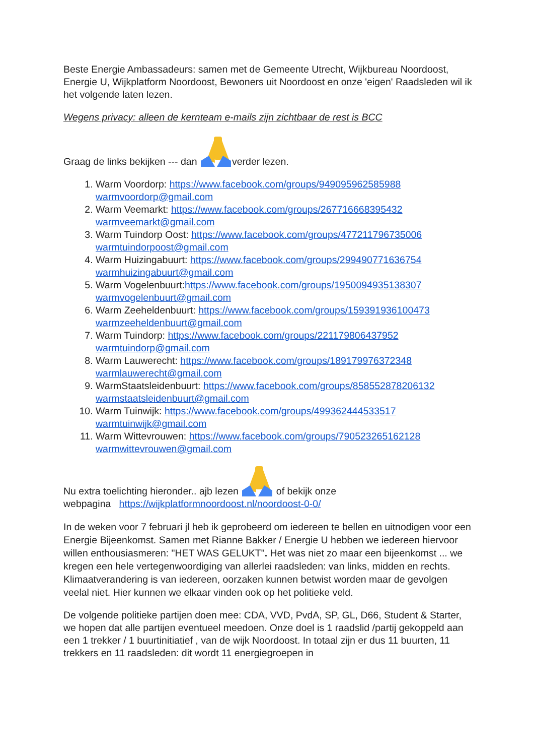Beste Energie Ambassadeurs: samen met de Gemeente Utrecht, Wijkbureau Noordoost, Energie U, Wijkplatform Noordoost, Bewoners uit Noordoost en onze 'eigen' Raadsleden wil ik het volgende laten lezen.
Wegens privacy: alleen de kernteam e-mails zijn zichtbaar de rest is BCC
Graag de links bekijken --- dan verder lezen.
1. Warm Voordorp: https://www.facebook.com/groups/949095962585988
warmvoordorp@gmail.com
2. Warm Veemarkt: https://www.facebook.com/groups/267716668395432
warmveemarkt@gmail.com
3. Warm Tuindorp Oost: https://www.facebook.com/groups/477211796735006
warmtuindorpoost@gmail.com
4. Warm Huizingabuurt: https://www.facebook.com/groups/299490771636754
warmhuizingabuurt@gmail.com
5. Warm Vogelenbuurt:https://www.facebook.com/groups/1950094935138307
warmvogelenbuurt@gmail.com
6. Warm Zeeheldenbuurt: https://www.facebook.com/groups/159391936100473
warmzeeheldenbuurt@gmail.com
7. Warm Tuindorp: https://www.facebook.com/groups/221179806437952
warmtuindorp@gmail.com
8. Warm Lauwerecht: https://www.facebook.com/groups/189179976372348
warmlauwerecht@gmail.com
9. WarmStaatsleidenbuurt: https://www.facebook.com/groups/858552878206132
warmstaatsleidenbuurt@gmail.com
10. Warm Tuinwijk: https://www.facebook.com/groups/499362444533517
warmtuinwijk@gmail.com
11. Warm Wittevrouwen: https://www.facebook.com/groups/790523265162128
warmwittevrouwen@gmail.com
Nu extra toelichting hieronder.. ajb lezen of bekijk onze
webpagina https://wijkplatformnoordoost.nl/noordoost-0-0/
In de weken voor 7 februari jl heb ik geprobeerd om iedereen te bellen en uitnodigen voor een Energie Bijeenkomst. Samen met Rianne Bakker / Energie U hebben we iedereen hiervoor willen enthousiasmeren: "HET WAS GELUKT". Het was niet zo maar een bijeenkomst ... we kregen een hele vertegenwoordiging van allerlei raadsleden: van links, midden en rechts. Klimaatverandering is van iedereen, oorzaken kunnen betwist worden maar de gevolgen veelal niet. Hier kunnen we elkaar vinden ook op het politieke veld.
De volgende politieke partijen doen mee: CDA, VVD, PvdA, SP, GL, D66, Student & Starter, we hopen dat alle partijen eventueel meedoen. Onze doel is 1 raadslid /partij gekoppeld aan een 1 trekker / 1 buurtinitiatief , van de wijk Noordoost. In totaal zijn er dus 11 buurten, 11 trekkers en 11 raadsleden: dit wordt 11 energiegroepen in